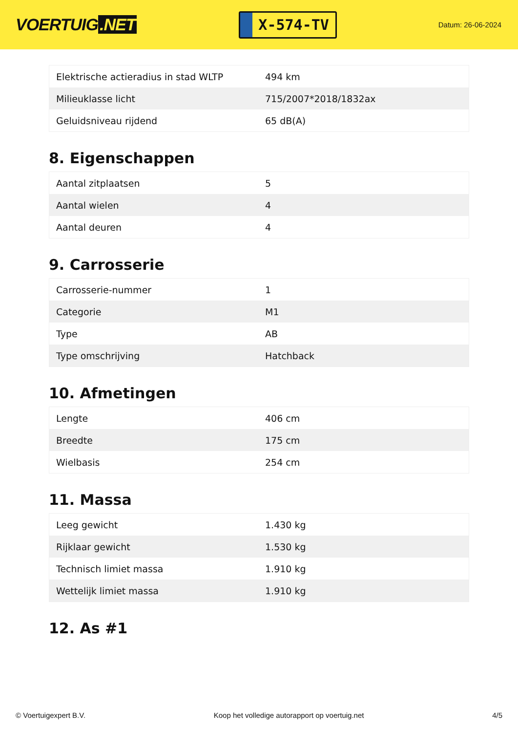VOERTUIG.NET
X-574-TV
Datum: 26-06-2024
| Elektrische actieradius in stad WLTP | 494 km |
| Milieuklasse licht | 715/2007*2018/1832ax |
| Geluidsniveau rijdend | 65 dB(A) |
8. Eigenschappen
| Aantal zitplaatsen | 5 |
| Aantal wielen | 4 |
| Aantal deuren | 4 |
9. Carrosserie
| Carrosserie-nummer | 1 |
| Categorie | M1 |
| Type | AB |
| Type omschrijving | Hatchback |
10. Afmetingen
| Lengte | 406 cm |
| Breedte | 175 cm |
| Wielbasis | 254 cm |
11. Massa
| Leeg gewicht | 1.430 kg |
| Rijklaar gewicht | 1.530 kg |
| Technisch limiet massa | 1.910 kg |
| Wettelijk limiet massa | 1.910 kg |
12. As #1
© Voertuigexpert B.V. Koop het volledige autorapport op voertuig.net 4/5